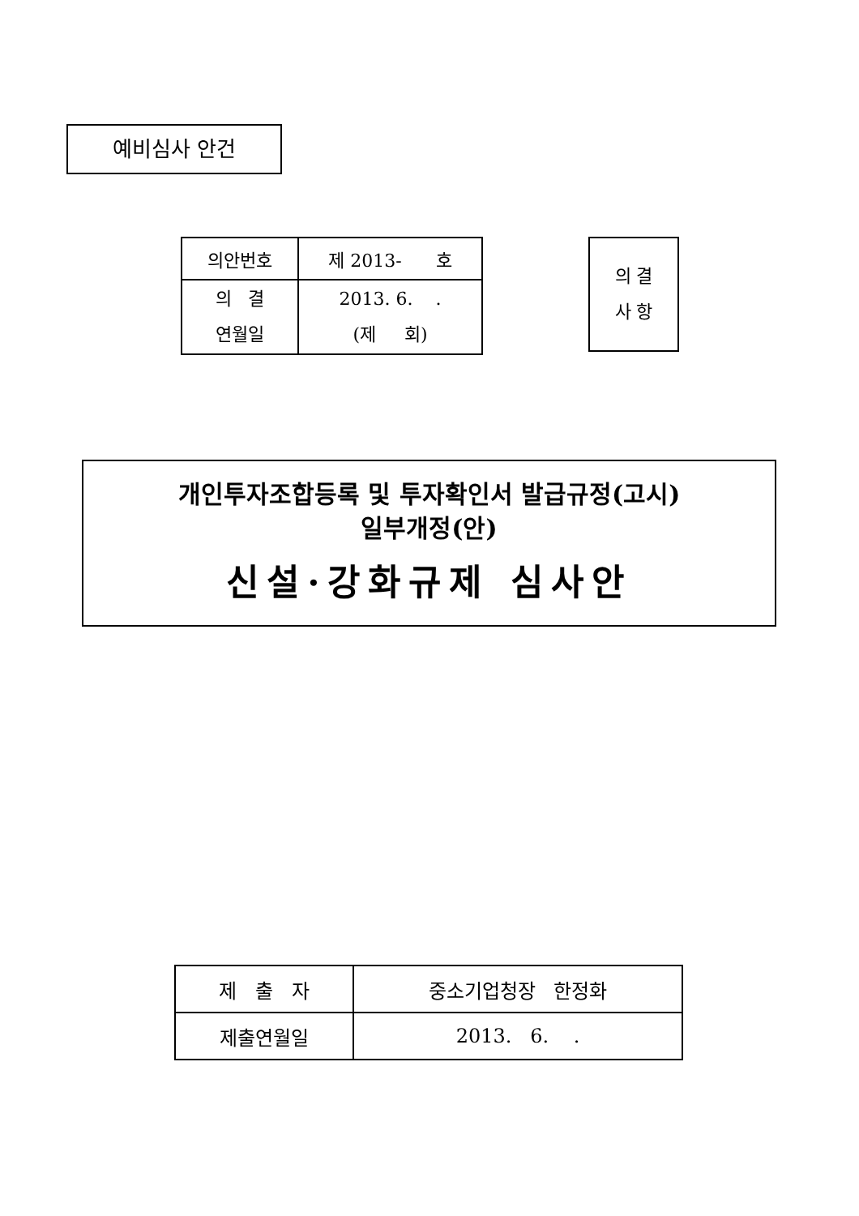예비심사 안건
| 의안번호 | 제 2013- 호 |
| 의 결 연월일 | 2013. 6. . (제 회) |
의 결
사 항
개인투자조합등록 및 투자확인서 발급규정(고시)
일부개정(안)
신설·강화규제 심사안
| 제 출 자 | 중소기업청장 한정화 |
| 제출연월일 | 2013. 6. . |